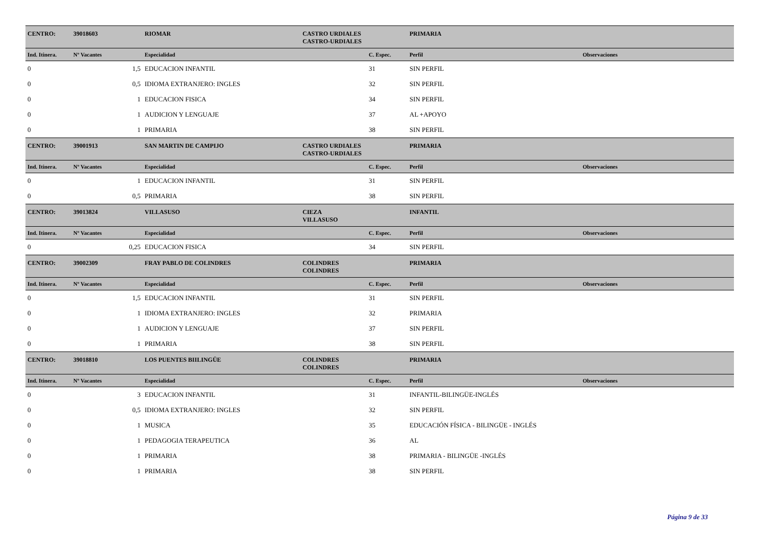| CENTRO: | 39018603 | RIOMAR | CASTRO URDIALES | | PRIMARIA | |
| | | | CASTRO-URDIALES | | | |
| Ind. Itinera. | Nº Vacantes | Especialidad | | C. Espec. | Perfil | Observaciones |
| 0 | 1,5 | EDUCACION INFANTIL | | 31 | SIN PERFIL | |
| 0 | 0,5 | IDIOMA EXTRANJERO: INGLES | | 32 | SIN PERFIL | |
| 0 | 1 | EDUCACION FISICA | | 34 | SIN PERFIL | |
| 0 | 1 | AUDICION Y LENGUAJE | | 37 | AL +APOYO | |
| 0 | 1 | PRIMARIA | | 38 | SIN PERFIL | |
| CENTRO: | 39001913 | SAN MARTIN DE CAMPIJO | CASTRO URDIALES | | PRIMARIA | |
| | | | CASTRO-URDIALES | | | |
| Ind. Itinera. | Nº Vacantes | Especialidad | | C. Espec. | Perfil | Observaciones |
| 0 | 1 | EDUCACION INFANTIL | | 31 | SIN PERFIL | |
| 0 | 0,5 | PRIMARIA | | 38 | SIN PERFIL | |
| CENTRO: | 39013824 | VILLASUSO | CIEZA | | INFANTIL | |
| | | | VILLASUSO | | | |
| Ind. Itinera. | Nº Vacantes | Especialidad | | C. Espec. | Perfil | Observaciones |
| 0 | 0,25 | EDUCACION FISICA | | 34 | SIN PERFIL | |
| CENTRO: | 39002309 | FRAY PABLO DE COLINDRES | COLINDRES | | PRIMARIA | |
| | | | COLINDRES | | | |
| Ind. Itinera. | Nº Vacantes | Especialidad | | C. Espec. | Perfil | Observaciones |
| 0 | 1,5 | EDUCACION INFANTIL | | 31 | SIN PERFIL | |
| 0 | 1 | IDIOMA EXTRANJERO: INGLES | | 32 | PRIMARIA | |
| 0 | 1 | AUDICION Y LENGUAJE | | 37 | SIN PERFIL | |
| 0 | 1 | PRIMARIA | | 38 | SIN PERFIL | |
| CENTRO: | 39018810 | LOS PUENTES BIILINGÜE | COLINDRES | | PRIMARIA | |
| | | | COLINDRES | | | |
| Ind. Itinera. | Nº Vacantes | Especialidad | | C. Espec. | Perfil | Observaciones |
| 0 | 3 | EDUCACION INFANTIL | | 31 | INFANTIL-BILINGÜE-INGLÉS | |
| 0 | 0,5 | IDIOMA EXTRANJERO: INGLES | | 32 | SIN PERFIL | |
| 0 | 1 | MUSICA | | 35 | EDUCACIÓN FÍSICA - BILINGÜE - INGLÉS | |
| 0 | 1 | PEDAGOGIA TERAPEUTICA | | 36 | AL | |
| 0 | 1 | PRIMARIA | | 38 | PRIMARIA - BILINGÜE -INGLÉS | |
| 0 | 1 | PRIMARIA | | 38 | SIN PERFIL | |
Página 9 de 33